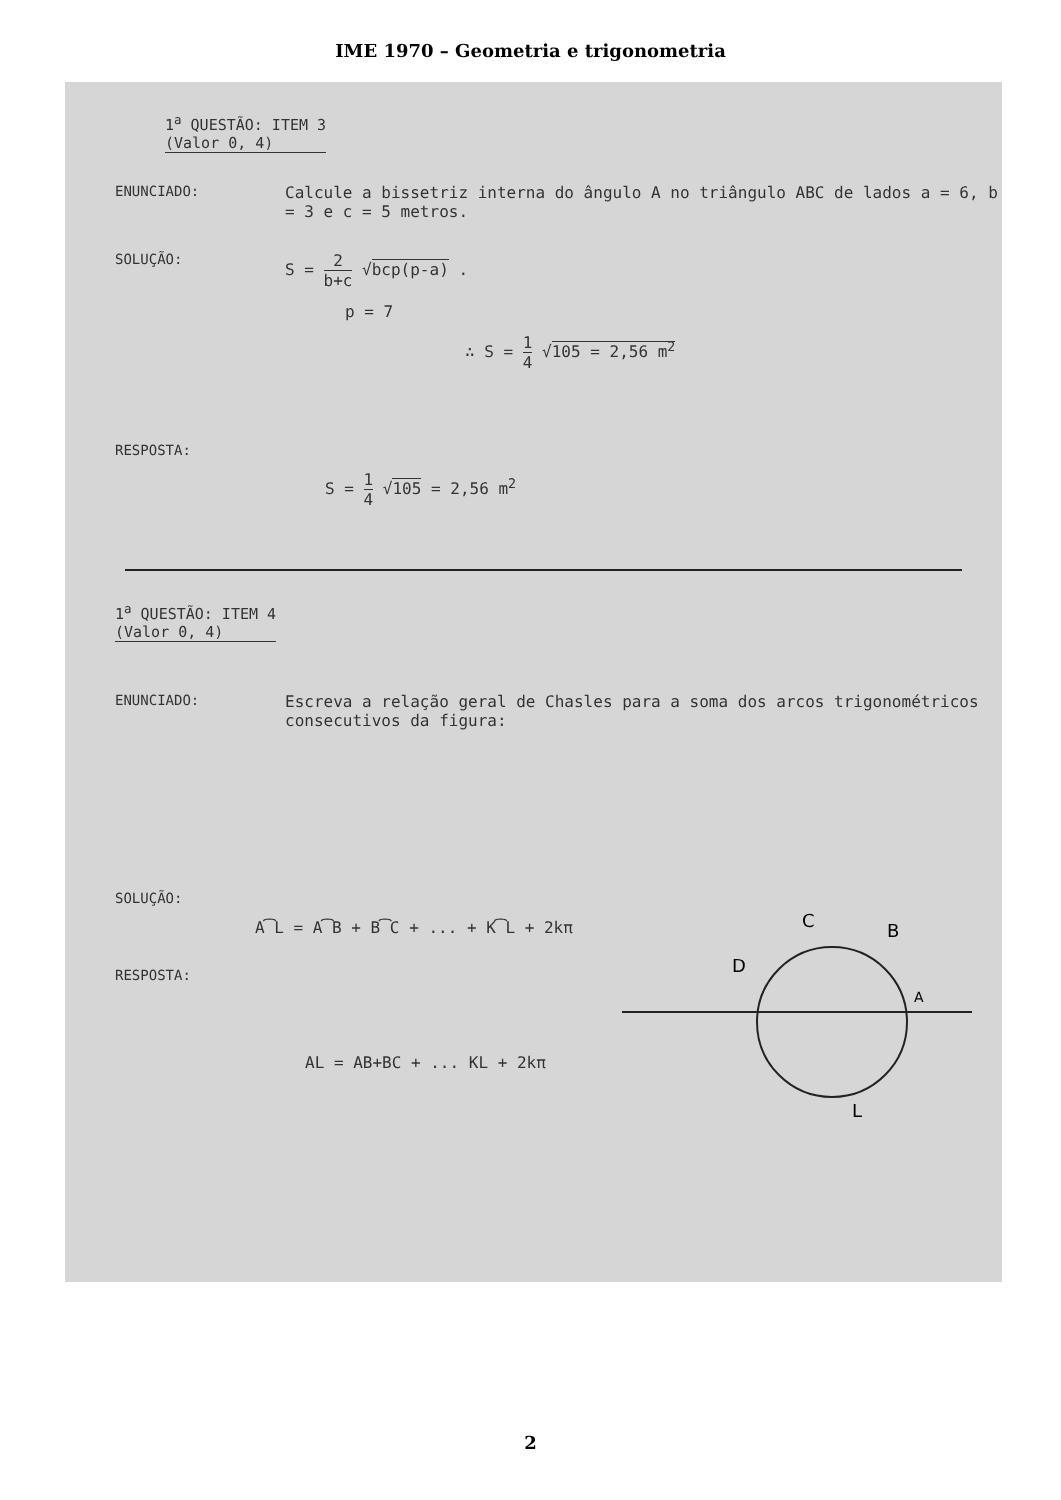IME 1970 – Geometria e trigonometria
1<sup>a</sup> QUESTÃO: ITEM 3
(Valor 0, 4)
ENUNCIADO: Calcule a bissetriz interna do ângulo A no triângulo ABC de lados a = 6, b = 3 e c = 5 metros.
SOLUÇÃO: S = 2 b+c √bcp(p-a) .
p = 7
∴ S = 1 4 √105 = 2,56 m<sup>2</sup>
RESPOSTA:
S = 1 4 √105 = 2,56 m<sup>2</sup>
1<sup>a</sup> QUESTÃO: ITEM 4
(Valor 0, 4)
ENUNCIADO: Escreva a relação geral de Chasles para a soma dos arcos trigonométricos consecutivos da figura:
SOLUÇÃO:
A͡L = A͡B + B͡C + ... + K͡L + 2kπ
RESPOSTA:
AL = AB+BC + ... KL + 2kπ
C
B
D
A
L
2